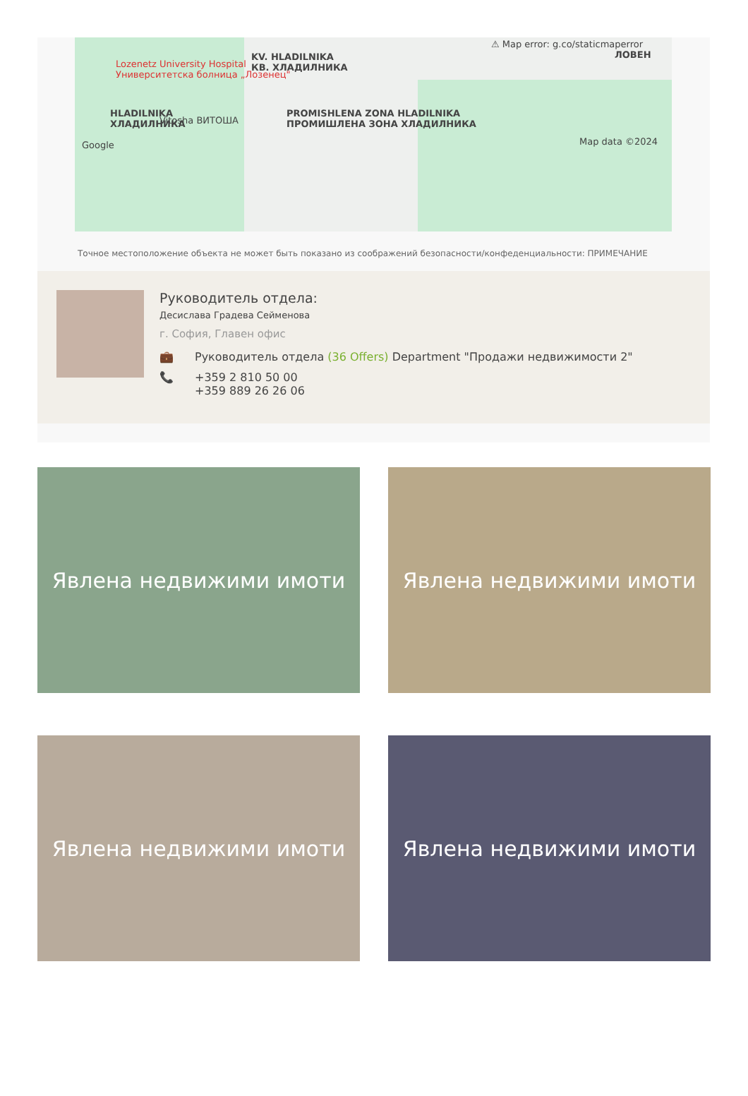⚠ Map error: g.co/staticmaperror
ЛОВЕН
Lozenetz University Hospital
Университетска болница „Лозенец"
KV. HLADILNIKA
КВ. ХЛАДИЛНИКА
HLADILNIKA
ХЛАДИЛНИКА
PROMISHLENA ZONA HLADILNIKA
ПРОМИШЛЕНА ЗОНА ХЛАДИЛНИКА
Vitosha ВИТОША
Google
Map data ©2024
Точное местоположение объекта не может быть показано из соображений безопасности/конфеденциальности: ПРИМЕЧАНИЕ
Руководитель отдела:
Десислава Градева Сейменова
г. София, Главен офис
💼 Руководитель отдела (36 Offers) Department "Продажи недвижимости 2"
📞 +359 2 810 50 00
+359 889 26 26 06
Явлена недвижими имоти
Явлена недвижими имоти
Явлена недвижими имоти
Явлена недвижими имоти